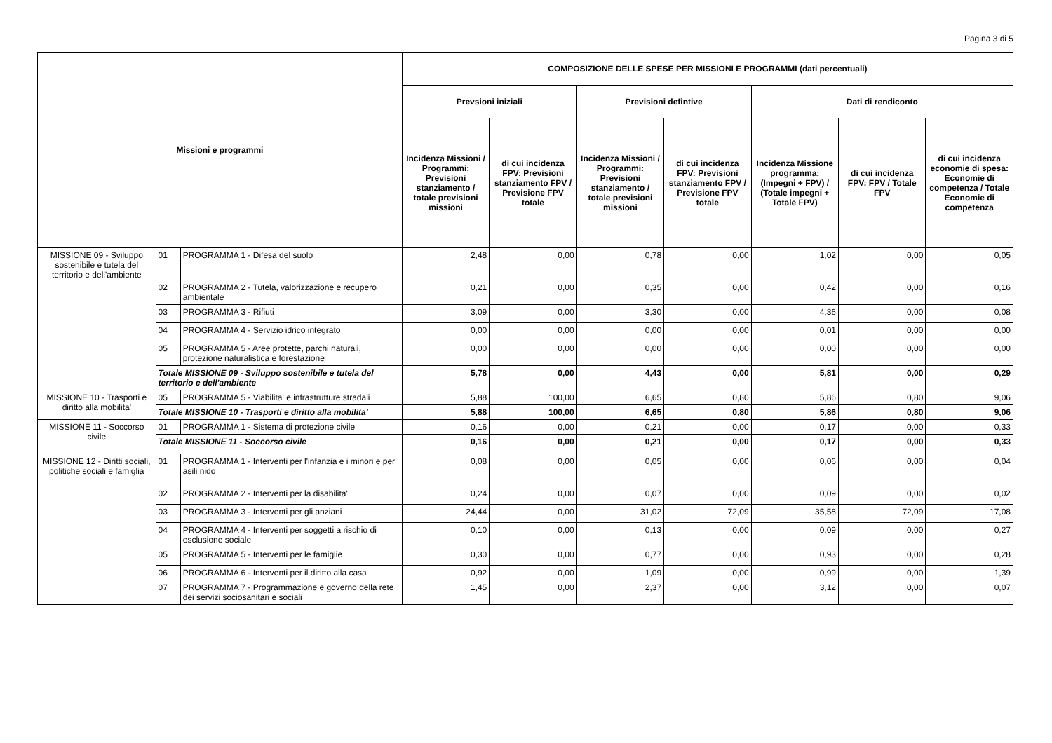Pagina 3 di 5
| Missioni e programmi | | | COMPOSIZIONE DELLE SPESE PER MISSIONI E PROGRAMMI (dati percentuali) | | | | | | |
| --- | --- | --- | --- | --- | --- | --- | --- | --- | --- |
| | | | Prevsioni iniziali | | Previsioni defintive | | Dati di rendiconto | | |
| | | | Incidenza Missioni / Programmi: Previsioni stanziamento / totale previsioni missioni | di cui incidenza FPV: Previsioni stanziamento FPV / Previsione FPV totale | Incidenza Missioni / Programmi: Previsioni stanziamento / totale previsioni missioni | di cui incidenza FPV: Previsioni stanziamento FPV / Previsione FPV totale | Incidenza Missione programma: (Impegni + FPV) / (Totale impegni + Totale FPV) | di cui incidenza FPV: FPV / Totale FPV | di cui incidenza economie di spesa: Economie di competenza / Totale Economie di competenza |
| MISSIONE 09 - Sviluppo sostenibile e tutela del territorio e dell'ambiente | 01 | PROGRAMMA 1 - Difesa del suolo | 2,48 | 0,00 | 0,78 | 0,00 | 1,02 | 0,00 | 0,05 |
| | 02 | PROGRAMMA 2 - Tutela, valorizzazione e recupero ambientale | 0,21 | 0,00 | 0,35 | 0,00 | 0,42 | 0,00 | 0,16 |
| | 03 | PROGRAMMA 3 - Rifiuti | 3,09 | 0,00 | 3,30 | 0,00 | 4,36 | 0,00 | 0,08 |
| | 04 | PROGRAMMA 4 - Servizio idrico integrato | 0,00 | 0,00 | 0,00 | 0,00 | 0,01 | 0,00 | 0,00 |
| | 05 | PROGRAMMA 5 - Aree protette, parchi naturali, protezione naturalistica e forestazione | 0,00 | 0,00 | 0,00 | 0,00 | 0,00 | 0,00 | 0,00 |
| | Totale MISSIONE 09 - Sviluppo sostenibile e tutela del territorio e dell'ambiente | | 5,78 | 0,00 | 4,43 | 0,00 | 5,81 | 0,00 | 0,29 |
| MISSIONE 10 - Trasporti e diritto alla mobilita' | 05 | PROGRAMMA 5 - Viabilita' e infrastrutture stradali | 5,88 | 100,00 | 6,65 | 0,80 | 5,86 | 0,80 | 9,06 |
| | Totale MISSIONE 10 - Trasporti e diritto alla mobilita' | | 5,88 | 100,00 | 6,65 | 0,80 | 5,86 | 0,80 | 9,06 |
| MISSIONE 11 - Soccorso civile | 01 | PROGRAMMA 1 - Sistema di protezione civile | 0,16 | 0,00 | 0,21 | 0,00 | 0,17 | 0,00 | 0,33 |
| | Totale MISSIONE 11 - Soccorso civile | | 0,16 | 0,00 | 0,21 | 0,00 | 0,17 | 0,00 | 0,33 |
| MISSIONE 12 - Diritti sociali, politiche sociali e famiglia | 01 | PROGRAMMA 1 - Interventi per l'infanzia e i minori e per asili nido | 0,08 | 0,00 | 0,05 | 0,00 | 0,06 | 0,00 | 0,04 |
| | 02 | PROGRAMMA 2 - Interventi per la disabilita' | 0,24 | 0,00 | 0,07 | 0,00 | 0,09 | 0,00 | 0,02 |
| | 03 | PROGRAMMA 3 - Interventi per gli anziani | 24,44 | 0,00 | 31,02 | 72,09 | 35,58 | 72,09 | 17,08 |
| | 04 | PROGRAMMA 4 - Interventi per soggetti a rischio di esclusione sociale | 0,10 | 0,00 | 0,13 | 0,00 | 0,09 | 0,00 | 0,27 |
| | 05 | PROGRAMMA 5 - Interventi per le famiglie | 0,30 | 0,00 | 0,77 | 0,00 | 0,93 | 0,00 | 0,28 |
| | 06 | PROGRAMMA 6 - Interventi per il diritto alla casa | 0,92 | 0,00 | 1,09 | 0,00 | 0,99 | 0,00 | 1,39 |
| | 07 | PROGRAMMA 7 - Programmazione e governo della rete dei servizi sociosanitari e sociali | 1,45 | 0,00 | 2,37 | 0,00 | 3,12 | 0,00 | 0,07 |